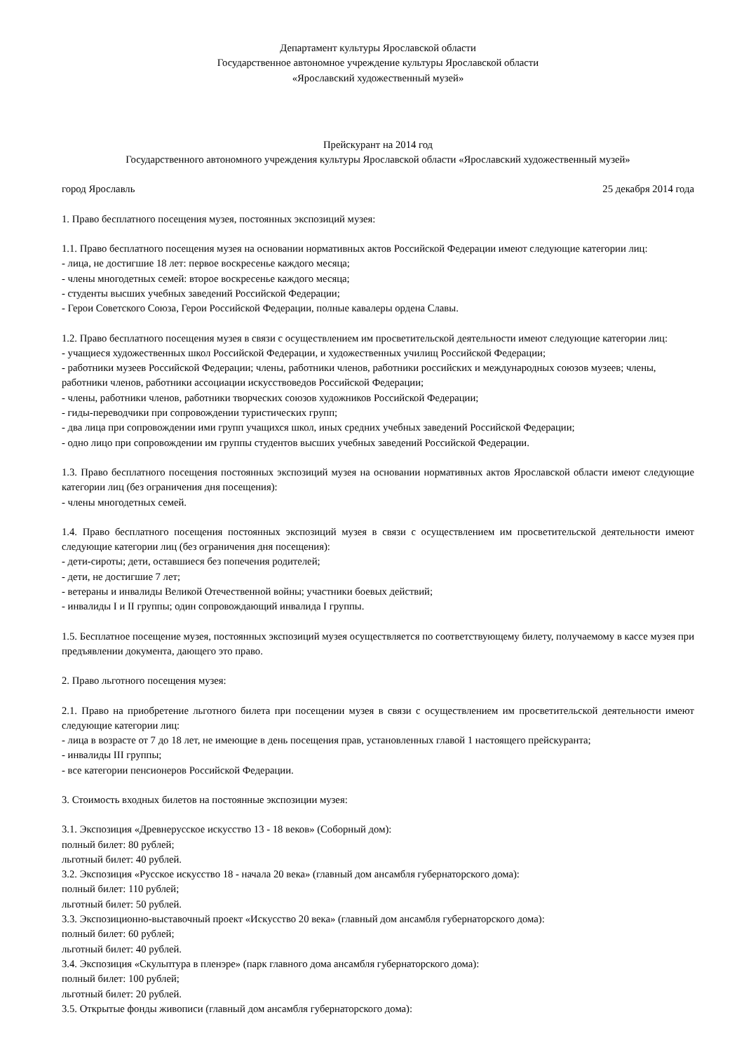Департамент культуры Ярославской области
Государственное автономное учреждение культуры Ярославской области
«Ярославский художественный музей»
Прейскурант на 2014 год
Государственного автономного учреждения культуры Ярославской области «Ярославский художественный музей»
город Ярославль 25 декабря 2014 года
1. Право бесплатного посещения музея, постоянных экспозиций музея:
1.1. Право бесплатного посещения музея на основании нормативных актов Российской Федерации имеют следующие категории лиц:
- лица, не достигшие 18 лет: первое воскресенье каждого месяца;
- члены многодетных семей: второе воскресенье каждого месяца;
- студенты высших учебных заведений Российской Федерации;
- Герои Советского Союза, Герои Российской Федерации, полные кавалеры ордена Славы.
1.2. Право бесплатного посещения музея в связи с осуществлением им просветительской деятельности имеют следующие категории лиц:
- учащиеся художественных школ Российской Федерации, и художественных училищ Российской Федерации;
- работники музеев Российской Федерации; члены, работники членов, работники российских и международных союзов музеев; члены, работники членов, работники ассоциации искусствоведов Российской Федерации;
- члены, работники членов, работники творческих союзов художников Российской Федерации;
- гиды-переводчики при сопровождении туристических групп;
- два лица при сопровождении ими групп учащихся школ, иных средних учебных заведений Российской Федерации;
- одно лицо при сопровождении им группы студентов высших учебных заведений Российской Федерации.
1.3. Право бесплатного посещения постоянных экспозиций музея на основании нормативных актов Ярославской области имеют следующие категории лиц (без ограничения дня посещения):
- члены многодетных семей.
1.4. Право бесплатного посещения постоянных экспозиций музея в связи с осуществлением им просветительской деятельности имеют следующие категории лиц (без ограничения дня посещения):
- дети-сироты; дети, оставшиеся без попечения родителей;
- дети, не достигшие 7 лет;
- ветераны и инвалиды Великой Отечественной войны; участники боевых действий;
- инвалиды I и II группы; один сопровождающий инвалида I группы.
1.5. Бесплатное посещение музея, постоянных экспозиций музея осуществляется по соответствующему билету, получаемому в кассе музея при предъявлении документа, дающего это право.
2. Право льготного посещения музея:
2.1. Право на приобретение льготного билета при посещении музея в связи с осуществлением им просветительской деятельности имеют следующие категории лиц:
- лица в возрасте от 7 до 18 лет, не имеющие в день посещения прав, установленных главой 1 настоящего прейскуранта;
- инвалиды III группы;
- все категории пенсионеров Российской Федерации.
3. Стоимость входных билетов на постоянные экспозиции музея:
3.1. Экспозиция «Древнерусское искусство 13 - 18 веков» (Соборный дом):
полный билет: 80 рублей;
льготный билет: 40 рублей.
3.2. Экспозиция «Русское искусство 18 - начала 20 века» (главный дом ансамбля губернаторского дома):
полный билет: 110 рублей;
льготный билет: 50 рублей.
3.3. Экспозиционно-выставочный проект «Искусство 20 века» (главный дом ансамбля губернаторского дома):
полный билет: 60 рублей;
льготный билет: 40 рублей.
3.4. Экспозиция «Скульптура в пленэре» (парк главного дома ансамбля губернаторского дома):
полный билет: 100 рублей;
льготный билет: 20 рублей.
3.5. Открытые фонды живописи (главный дом ансамбля губернаторского дома):